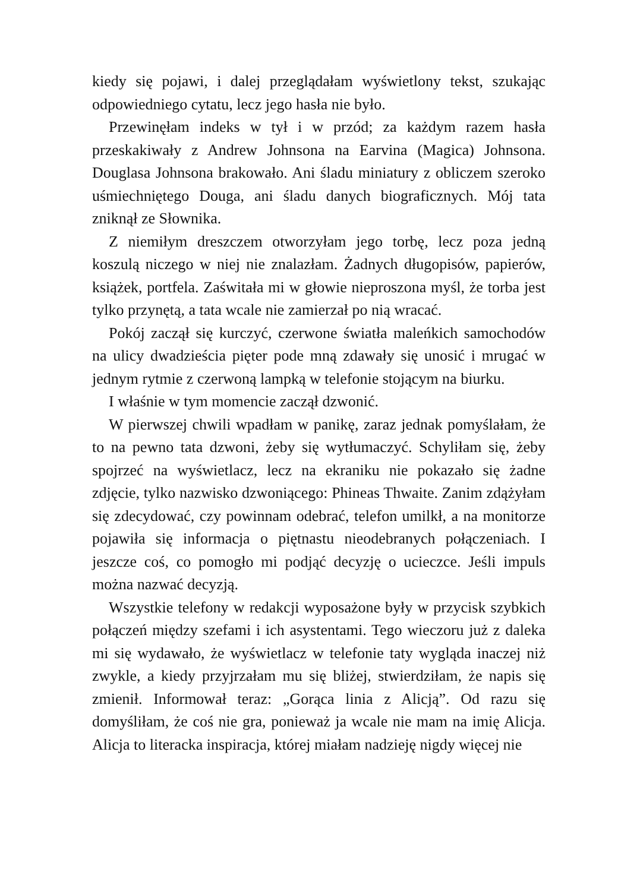kiedy się pojawi, i dalej przeglądałam wyświetlony tekst, szukając odpowiedniego cytatu, lecz jego hasła nie było.
Przewinęłam indeks w tył i w przód; za każdym razem hasła przeskakiwały z Andrew Johnsona na Earvina (Magica) Johnsona. Douglasa Johnsona brakowało. Ani śladu miniatury z obliczem szeroko uśmiechniętego Douga, ani śladu danych biograficznych. Mój tata zniknął ze Słownika.
Z niemiłym dreszczem otworzyłam jego torbę, lecz poza jedną koszulą niczego w niej nie znalazłam. Żadnych długopisów, papierów, książek, portfela. Zaświtała mi w głowie nieproszona myśl, że torba jest tylko przynętą, a tata wcale nie zamierzał po nią wracać.
Pokój zaczął się kurczyć, czerwone światła maleńkich samochodów na ulicy dwadzieścia pięter pode mną zdawały się unosić i mrugać w jednym rytmie z czerwoną lampką w telefonie stojącym na biurku.
I właśnie w tym momencie zaczął dzwonić.
W pierwszej chwili wpadłam w panikę, zaraz jednak pomyślałam, że to na pewno tata dzwoni, żeby się wytłumaczyć. Schyliłam się, żeby spojrzeć na wyświetlacz, lecz na ekraniku nie pokazało się żadne zdjęcie, tylko nazwisko dzwoniącego: Phineas Thwaite. Zanim zdążyłam się zdecydować, czy powinnam odebrać, telefon umilkł, a na monitorze pojawiła się informacja o piętnastu nieodebranych połączeniach. I jeszcze coś, co pomogło mi podjąć decyzję o ucieczce. Jeśli impuls można nazwać decyzją.
Wszystkie telefony w redakcji wyposażone były w przycisk szybkich połączeń między szefami i ich asystentami. Tego wieczoru już z daleka mi się wydawało, że wyświetlacz w telefonie taty wygląda inaczej niż zwykle, a kiedy przyjrzałam mu się bliżej, stwierdziłam, że napis się zmienił. Informował teraz: „Gorąca linia z Alicją”. Od razu się domyśliłam, że coś nie gra, ponieważ ja wcale nie mam na imię Alicja. Alicja to literacka inspiracja, której miałam nadzieję nigdy więcej nie